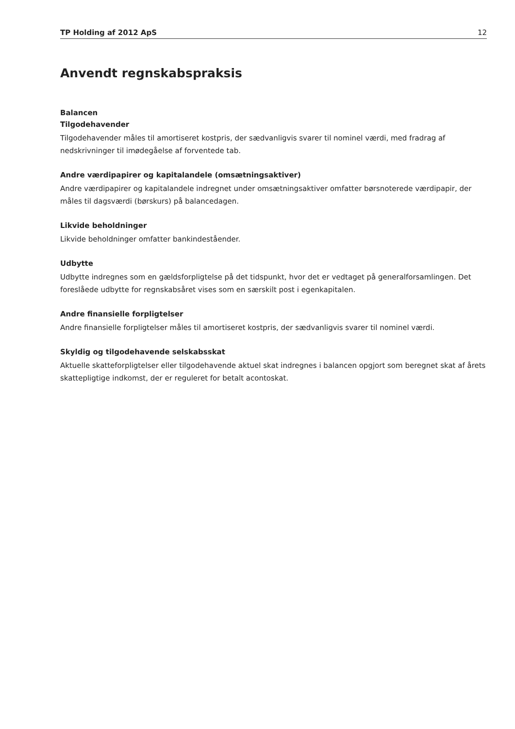TP Holding af 2012 ApS 12
Anvendt regnskabspraksis
Balancen
Tilgodehavender
Tilgodehavender måles til amortiseret kostpris, der sædvanligvis svarer til nominel værdi, med fradrag af nedskrivninger til imødegåelse af forventede tab.
Andre værdipapirer og kapitalandele (omsætningsaktiver)
Andre værdipapirer og kapitalandele indregnet under omsætningsaktiver omfatter børsnoterede værdipapir, der måles til dagsværdi (børskurs) på balancedagen.
Likvide beholdninger
Likvide beholdninger omfatter bankindeståender.
Udbytte
Udbytte indregnes som en gældsforpligtelse på det tidspunkt, hvor det er vedtaget på generalforsamlingen. Det foreslåede udbytte for regnskabsåret vises som en særskilt post i egenkapitalen.
Andre finansielle forpligtelser
Andre finansielle forpligtelser måles til amortiseret kostpris, der sædvanligvis svarer til nominel værdi.
Skyldig og tilgodehavende selskabsskat
Aktuelle skatteforpligtelser eller tilgodehavende aktuel skat indregnes i balancen opgjort som beregnet skat af årets skattepligtige indkomst, der er reguleret for betalt acontoskat.